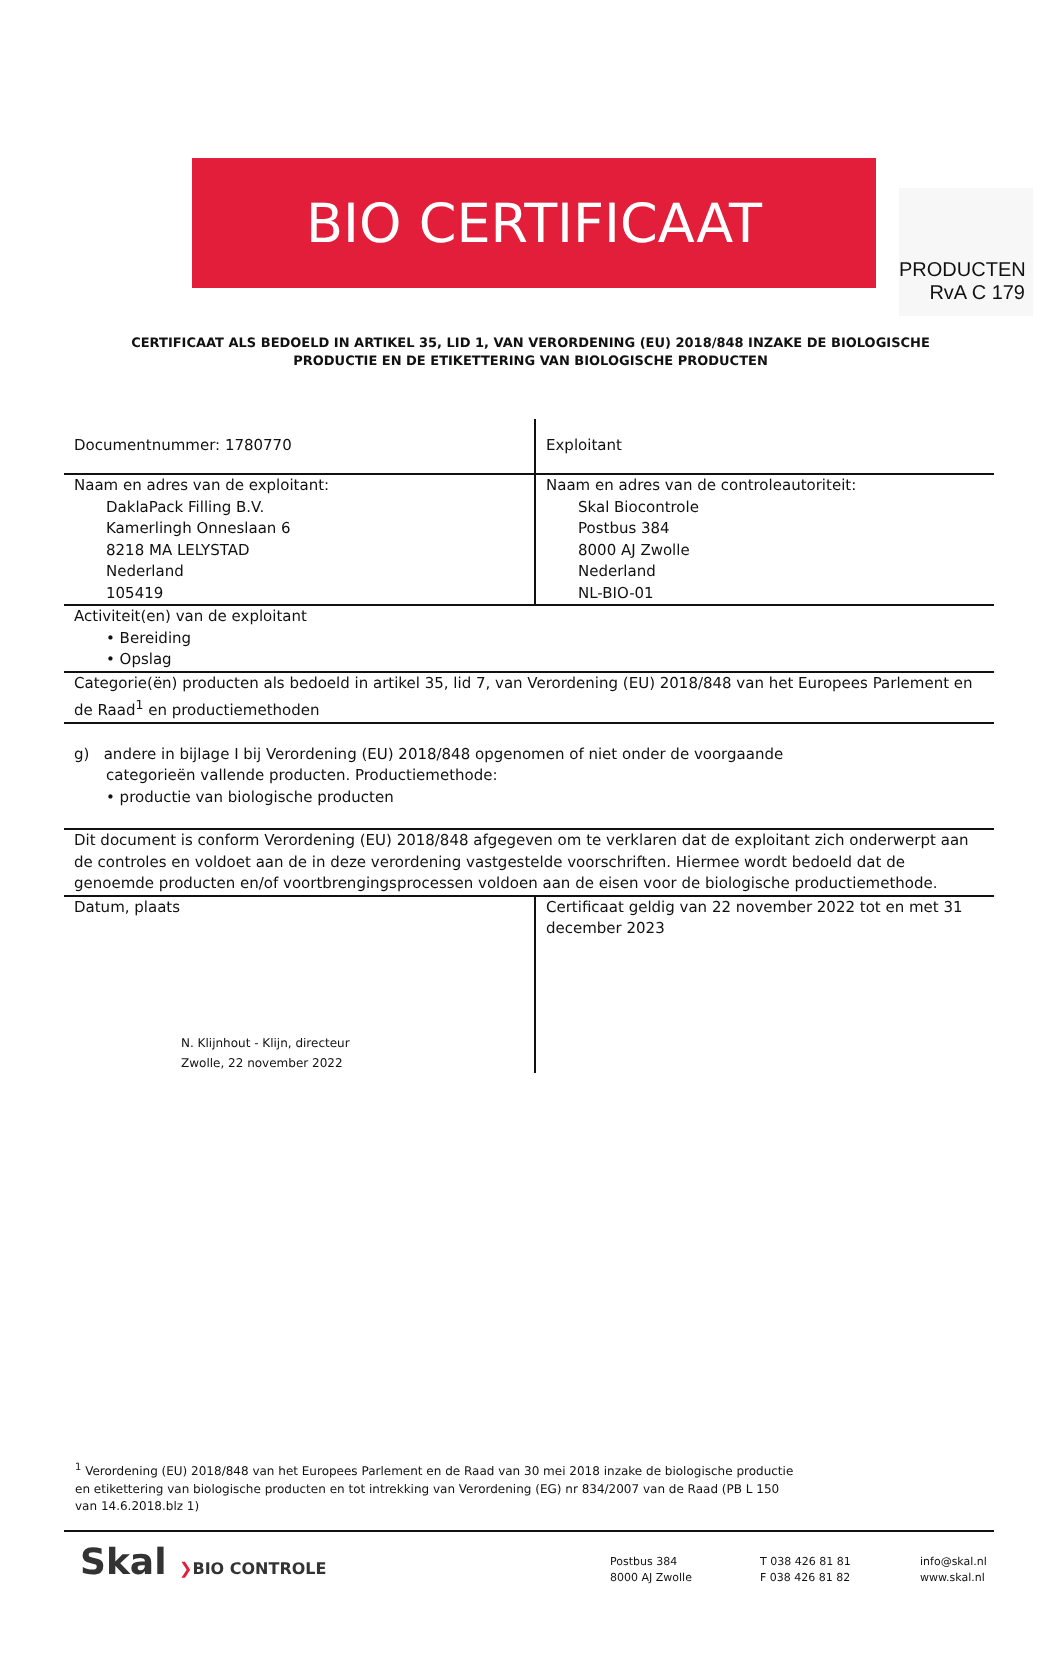PRODUCTEN
RvA C 179
BIO CERTIFICAAT
CERTIFICAAT ALS BEDOELD IN ARTIKEL 35, LID 1, VAN VERORDENING (EU) 2018/848 INZAKE DE BIOLOGISCHE PRODUCTIE EN DE ETIKETTERING VAN BIOLOGISCHE PRODUCTEN
| Documentnummer: 1780770 | Exploitant |
| Naam en adres van de exploitant: DaklaPack Filling B.V. Kamerlingh Onneslaan 6 8218 MA LELYSTAD Nederland 105419 | Naam en adres van de controleautoriteit: Skal Biocontrole Postbus 384 8000 AJ Zwolle Nederland NL-BIO-01 |
| Activiteit(en) van de exploitant • Bereiding • Opslag | |
| Categorie(ën) producten als bedoeld in artikel 35, lid 7, van Verordening (EU) 2018/848 van het Europees Parlement en de Raad<sup>1</sup> en productiemethoden | |
| g) andere in bijlage I bij Verordening (EU) 2018/848 opgenomen of niet onder de voorgaande categorieën vallende producten. Productiemethode: • productie van biologische producten | |
| Dit document is conform Verordening (EU) 2018/848 afgegeven om te verklaren dat de exploitant zich onderwerpt aan de controles en voldoet aan de in deze verordening vastgestelde voorschriften. Hiermee wordt bedoeld dat de genoemde producten en/of voortbrengingsprocessen voldoen aan de eisen voor de biologische productiemethode. | |
| Datum, plaats N. Klijnhout - Klijn, directeur Zwolle, 22 november 2022 | Certificaat geldig van 22 november 2022 tot en met 31 december 2023 |
<sup>1</sup> Verordening (EU) 2018/848 van het Europees Parlement en de Raad van 30 mei 2018 inzake de biologische productie en etikettering van biologische producten en tot intrekking van Verordening (EG) nr 834/2007 van de Raad (PB L 150 van 14.6.2018.blz 1)
Skal ❯BIO CONTROLE
Postbus 384
8000 AJ Zwolle
T 038 426 81 81
F 038 426 81 82
info@skal.nl
www.skal.nl